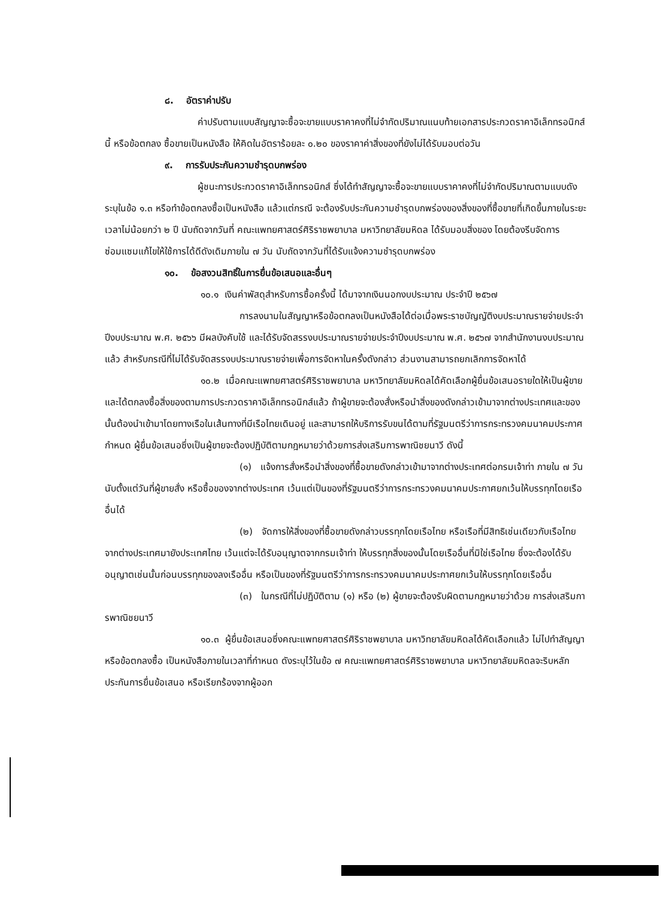๘. อัตราค่าปรับ
ค่าปรับตามแบบสัญญาจะซื้อจะขายแบบราคาคงที่ไม่จำกัดปริมาณแนบท้ายเอกสารประกวดราคาอิเล็กทรอนิกส์นี้ หรือข้อตกลง ซื้อขายเป็นหนังสือ ให้คิดในอัตราร้อยละ ๐.๒๐ ของราคาค่าสิ่งของที่ยังไม่ได้รับมอบต่อวัน
๙. การรับประกันความชำรุดบกพร่อง
ผู้ชนะการประกวดราคาอิเล็กทรอนิกส์ ซึ่งได้ทำสัญญาจะซื้อจะขายแบบราคาคงที่ไม่จำกัดปริมาณตามแบบดังระบุในข้อ ๑.๓ หรือทำข้อตกลงซื้อเป็นหนังสือ แล้วแต่กรณี จะต้องรับประกันความชำรุดบกพร่องของสิ่งของที่ซื้อขายที่เกิดขึ้นภายในระยะเวลาไม่น้อยกว่า ๒ ปี นับถัดจากวันที่ คณะแพทยศาสตร์ศิริราชพยาบาล มหาวิทยาลัยมหิดล ได้รับมอบสิ่งของ โดยต้องรีบจัดการซ่อมแซมแก้ไขให้ใช้การได้ดีดังเดิมภายใน ๗ วัน นับถัดจากวันที่ได้รับแจ้งความชำรุดบกพร่อง
๑๐. ข้อสงวนสิทธิ์ในการยื่นข้อเสนอและอื่นๆ
๑๐.๑ เงินค่าพัสดุสำหรับการซื้อครั้งนี้ ได้มาจากเงินนอกงบประมาณ ประจำปี ๒๕๖๗
การลงนามในสัญญาหรือข้อตกลงเป็นหนังสือได้ต่อเมื่อพระราชบัญญัติงบประมาณรายจ่ายประจำปีงบประมาณ พ.ศ. ๒๕๖๖ มีผลบังคับใช้ และได้รับจัดสรรงบประมาณรายจ่ายประจำปีงบประมาณ พ.ศ. ๒๕๖๗ จากสำนักงานงบประมาณแล้ว สำหรับกรณีที่ไม่ได้รับจัดสรรงบประมาณรายจ่ายเพื่อการจัดหาในครั้งดังกล่าว ส่วนงานสามารถยกเลิกการจัดหาได้
๑๐.๒ เมื่อคณะแพทยศาสตร์ศิริราชพยาบาล มหาวิทยาลัยมหิดลได้คัดเลือกผู้ยื่นข้อเสนอรายใดให้เป็นผู้ขาย และได้ตกลงซื้อสิ่งของตามการประกวดราคาอิเล็กทรอนิกส์แล้ว ถ้าผู้ขายจะต้องสั่งหรือนำสิ่งของดังกล่าวเข้ามาจากต่างประเทศและของนั้นต้องนำเข้ามาโดยทางเรือในเส้นทางที่มีเรือไทยเดินอยู่ และสามารถให้บริการรับขนได้ตามที่รัฐมนตรีว่าการกระทรวงคมนาคมประกาศกำหนด ผู้ยื่นข้อเสนอซึ่งเป็นผู้ขายจะต้องปฏิบัติตามกฎหมายว่าด้วยการส่งเสริมการพาณิชยนาวี ดังนี้
(๑) แจ้งการสั่งหรือนำสิ่งของที่ซื้อขายดังกล่าวเข้ามาจากต่างประเทศต่อกรมเจ้าท่า ภายใน ๗ วัน นับตั้งแต่วันที่ผู้ขายสั่ง หรือซื้อของจากต่างประเทศ เว้นแต่เป็นของที่รัฐมนตรีว่าการกระทรวงคมนาคมประกาศยกเว้นให้บรรทุกโดยเรืออื่นได้
(๒) จัดการให้สิ่งของที่ซื้อขายดังกล่าวบรรทุกโดยเรือไทย หรือเรือที่มีสิทธิเช่นเดียวกับเรือไทย จากต่างประเทศมายังประเทศไทย เว้นแต่จะได้รับอนุญาตจากกรมเจ้าท่า ให้บรรทุกสิ่งของนั้นโดยเรืออื่นที่มิใช่เรือไทย ซึ่งจะต้องได้รับอนุญาตเช่นนั้นก่อนบรรทุกของลงเรืออื่น หรือเป็นของที่รัฐมนตรีว่าการกระทรวงคมนาคมประกาศยกเว้นให้บรรทุกโดยเรืออื่น
(๓) ในกรณีที่ไม่ปฏิบัติตาม (๑) หรือ (๒) ผู้ขายจะต้องรับผิดตามกฎหมายว่าด้วย การส่งเสริมการพาณิชยนาวี
๑๐.๓ ผู้ยื่นข้อเสนอซึ่งคณะแพทยศาสตร์ศิริราชพยาบาล มหาวิทยาลัยมหิดลได้คัดเลือกแล้ว ไม่ไปทำสัญญาหรือข้อตกลงซื้อ เป็นหนังสือภายในเวลาที่กำหนด ดังระบุไว้ในข้อ ๗ คณะแพทยศาสตร์ศิริราชพยาบาล มหาวิทยาลัยมหิดลจะริบหลักประกันการยื่นข้อเสนอ หรือเรียกร้องจากผู้ออก